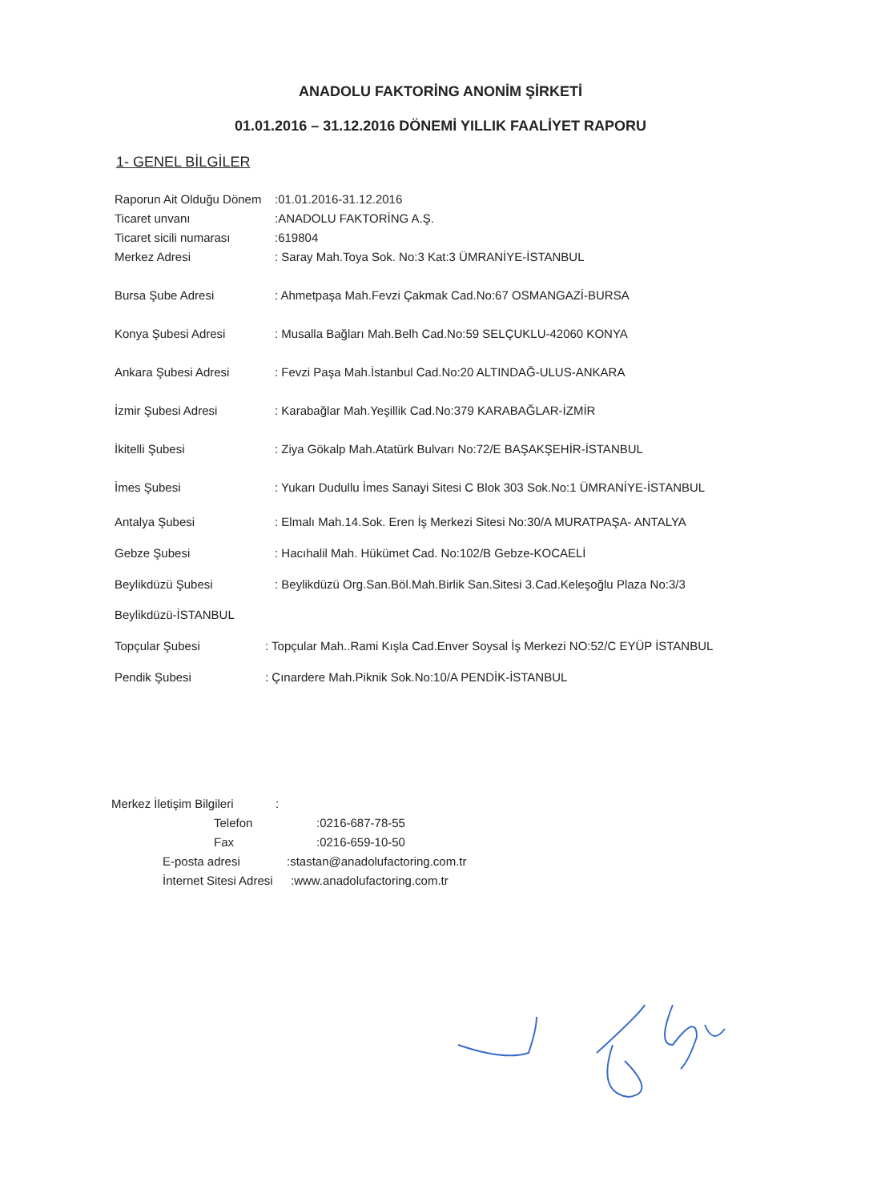ANADOLU FAKTORİNG ANONİM ŞİRKETİ
01.01.2016 – 31.12.2016 DÖNEMİ YILLIK FAALİYET RAPORU
1- GENEL BİLGİLER
Raporun Ait Olduğu Dönem:01.01.2016-31.12.2016
Ticaret unvanı:ANADOLU FAKTORİNG A.Ş.
Ticaret sicili numarası:619804
Merkez Adresi: Saray Mah.Toya Sok. No:3 Kat:3 ÜMRANİYE-İSTANBUL
Bursa Şube Adresi: Ahmetpaşa Mah.Fevzi Çakmak Cad.No:67 OSMANGAZİ-BURSA
Konya Şubesi Adresi: Musalla Bağları Mah.Belh Cad.No:59 SELÇUKLU-42060 KONYA
Ankara Şubesi Adresi: Fevzi Paşa Mah.İstanbul Cad.No:20 ALTINDAĞ-ULUS-ANKARA
İzmir Şubesi Adresi: Karabağlar Mah.Yeşillik Cad.No:379 KARABAĞLAR-İZMİR
İkitelli Şubesi: Ziya Gökalp Mah.Atatürk Bulvarı No:72/E BAŞAKŞEHİR-İSTANBUL
İmes Şubesi: Yukarı Dudullu İmes Sanayi Sitesi C Blok 303 Sok.No:1 ÜMRANİYE-İSTANBUL
Antalya Şubesi: Elmalı Mah.14.Sok. Eren İş Merkezi Sitesi No:30/A MURATPAŞA- ANTALYA
Gebze Şubesi: Hacıhalil Mah. Hükümet Cad. No:102/B Gebze-KOCAELİ
Beylikdüzü Şubesi: Beylikdüzü Org.San.Böl.Mah.Birlik San.Sitesi 3.Cad.Keleşoğlu Plaza No:3/3
Beylikdüzü-İSTANBUL
Topçular Şubesi: Topçular Mah..Rami Kışla Cad.Enver Soysal İş Merkezi NO:52/C EYÜP İSTANBUL
Pendik Şubesi: Çınardere Mah.Piknik Sok.No:10/A PENDİK-İSTANBUL
Merkez İletişim Bilgileri:
Telefon:0216-687-78-55
Fax:0216-659-10-50
E-posta adresi:stastan@anadolufactoring.com.tr
İnternet Sitesi Adresi:www.anadolufactoring.com.tr